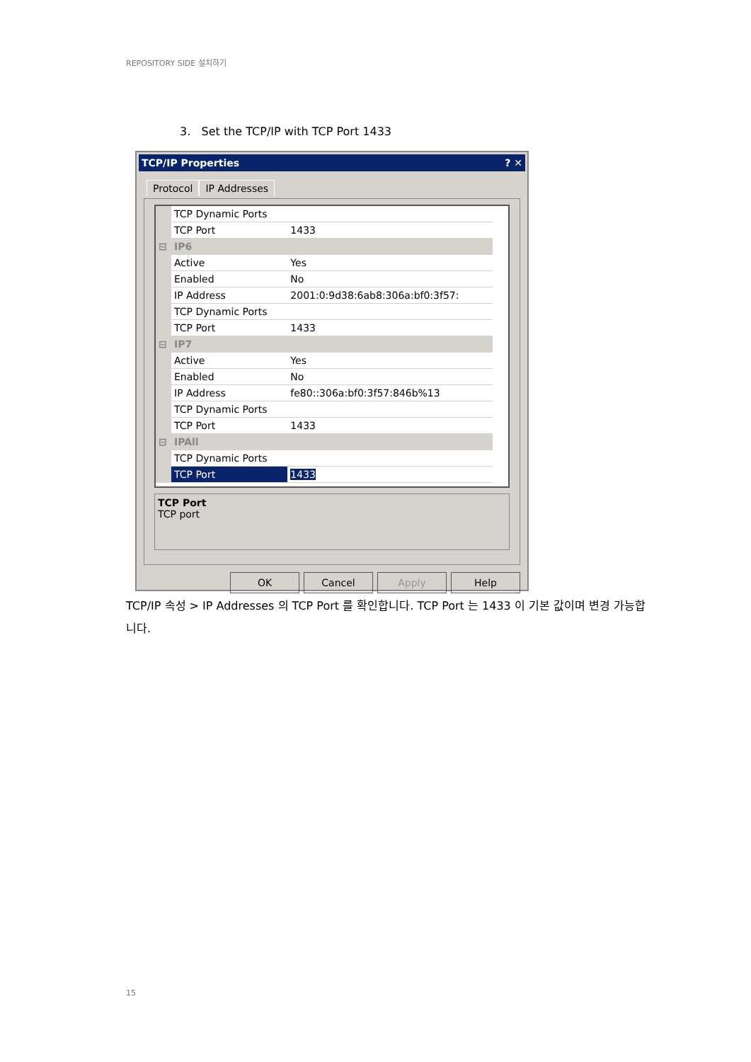REPOSITORY SIDE 설치하기
3. Set the TCP/IP with TCP Port 1433
TCP/IP Properties ? ✕
Protocol IP Addresses
| | TCP Dynamic Ports | |
| | TCP Port | 1433 |
| ⊟ | IP6 | |
| | Active | Yes |
| | Enabled | No |
| | IP Address | 2001:0:9d38:6ab8:306a:bf0:3f57: |
| | TCP Dynamic Ports | |
| | TCP Port | 1433 |
| ⊟ | IP7 | |
| | Active | Yes |
| | Enabled | No |
| | IP Address | fe80::306a:bf0:3f57:846b%13 |
| | TCP Dynamic Ports | |
| | TCP Port | 1433 |
| ⊟ | IPAll | |
| | TCP Dynamic Ports | |
| | TCP Port | 1433 |
TCP Port
TCP port
OK Cancel Apply Help
TCP/IP 속성 > IP Addresses 의 TCP Port 를 확인합니다. TCP Port 는 1433 이 기본 값이며 변경 가능합니다.
15